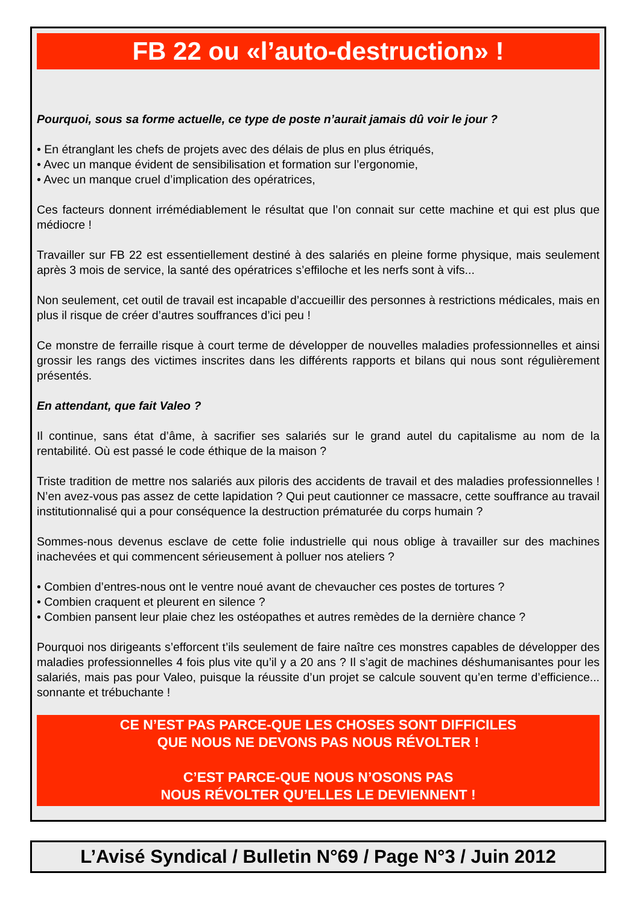FB 22 ou «l’auto-destruction» !
Pourquoi, sous sa forme actuelle, ce type de poste n’aurait jamais dû voir le jour ?
• En étranglant les chefs de projets avec des délais de plus en plus étriqués,
• Avec un manque évident de sensibilisation et formation sur l’ergonomie,
• Avec un manque cruel d’implication des opératrices,
Ces facteurs donnent irrémédiablement le résultat que l’on connait sur cette machine et qui est plus que médiocre !
Travailler sur FB 22 est essentiellement destiné à des salariés en pleine forme physique, mais seulement après 3 mois de service, la santé des opératrices s’effiloche et les nerfs sont à vifs...
Non seulement, cet outil de travail est incapable d’accueillir des personnes à restrictions médicales, mais en plus il risque de créer d’autres souffrances d’ici peu !
Ce monstre de ferraille risque à court terme de développer de nouvelles maladies professionnelles et ainsi grossir les rangs des victimes inscrites dans les différents rapports et bilans qui nous sont régulièrement présentés.
En attendant, que fait Valeo ?
Il continue, sans état d’âme, à sacrifier ses salariés sur le grand autel du capitalisme au nom de la rentabilité. Où est passé le code éthique de la maison ?
Triste tradition de mettre nos salariés aux piloris des accidents de travail et des maladies professionnelles ! N’en avez-vous pas assez de cette lapidation ? Qui peut cautionner ce massacre, cette souffrance au travail institutionnalisé qui a pour conséquence la destruction prématurée du corps humain ?
Sommes-nous devenus esclave de cette folie industrielle qui nous oblige à travailler sur des machines inachevées et qui commencent sérieusement à polluer nos ateliers ?
• Combien d’entres-nous ont le ventre noué avant de chevaucher ces postes de tortures ?
• Combien craquent et pleurent en silence ?
• Combien pansent leur plaie chez les ostéopathes et autres remèdes de la dernière chance ?
Pourquoi nos dirigeants s’efforcent t’ils seulement de faire naître ces monstres capables de développer des maladies professionnelles 4 fois plus vite qu’il y a 20 ans ? Il s’agit de machines déshumanisantes pour les salariés, mais pas pour Valeo, puisque la réussite d’un projet se calcule souvent qu’en terme d’efficience... sonnante et trébuchante !
CE N’EST PAS PARCE-QUE LES CHOSES SONT DIFFICILES
QUE NOUS NE DEVONS PAS NOUS RÉVOLTER !
C’EST PARCE-QUE NOUS N’OSONS PAS
NOUS RÉVOLTER QU’ELLES LE DEVIENNENT !
L’Avisé Syndical / Bulletin N°69 / Page N°3 / Juin 2012